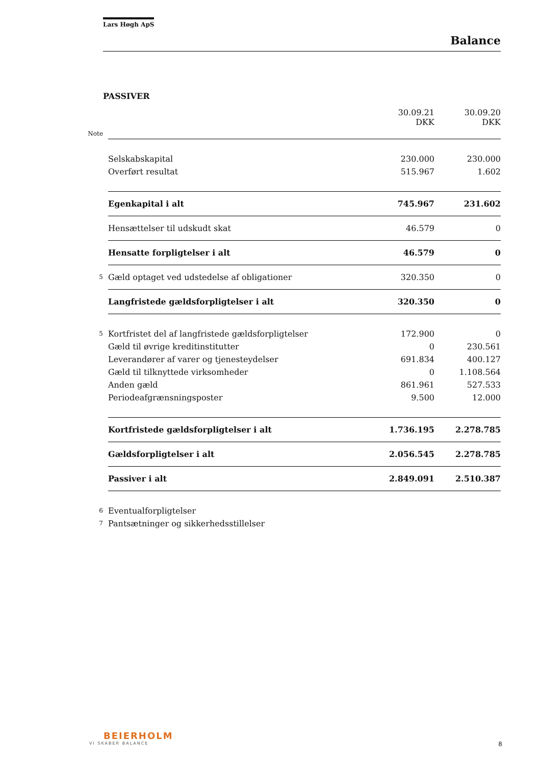Lars Høgh ApS
Balance
PASSIVER
| | | 30.09.21 DKK | 30.09.20 DKK |
| Note | | | |
| | Selskabskapital | 230.000 | 230.000 |
| | Overført resultat | 515.967 | 1.602 |
| | Egenkapital i alt | 745.967 | 231.602 |
| | Hensættelser til udskudt skat | 46.579 | 0 |
| | Hensatte forpligtelser i alt | 46.579 | 0 |
| 5 | Gæld optaget ved udstedelse af obligationer | 320.350 | 0 |
| | Langfristede gældsforpligtelser i alt | 320.350 | 0 |
| 5 | Kortfristet del af langfristede gældsforpligtelser | 172.900 | 0 |
| | Gæld til øvrige kreditinstitutter | 0 | 230.561 |
| | Leverandører af varer og tjenesteydelser | 691.834 | 400.127 |
| | Gæld til tilknyttede virksomheder | 0 | 1.108.564 |
| | Anden gæld | 861.961 | 527.533 |
| | Periodeafgrænsningsposter | 9.500 | 12.000 |
| | Kortfristede gældsforpligtelser i alt | 1.736.195 | 2.278.785 |
| | Gældsforpligtelser i alt | 2.056.545 | 2.278.785 |
| | Passiver i alt | 2.849.091 | 2.510.387 |
| 6 | Eventualforpligtelser | | |
| 7 | Pantsætninger og sikkerhedsstillelser | | |
BEIERHOLM
VI SKABER BALANCE
8